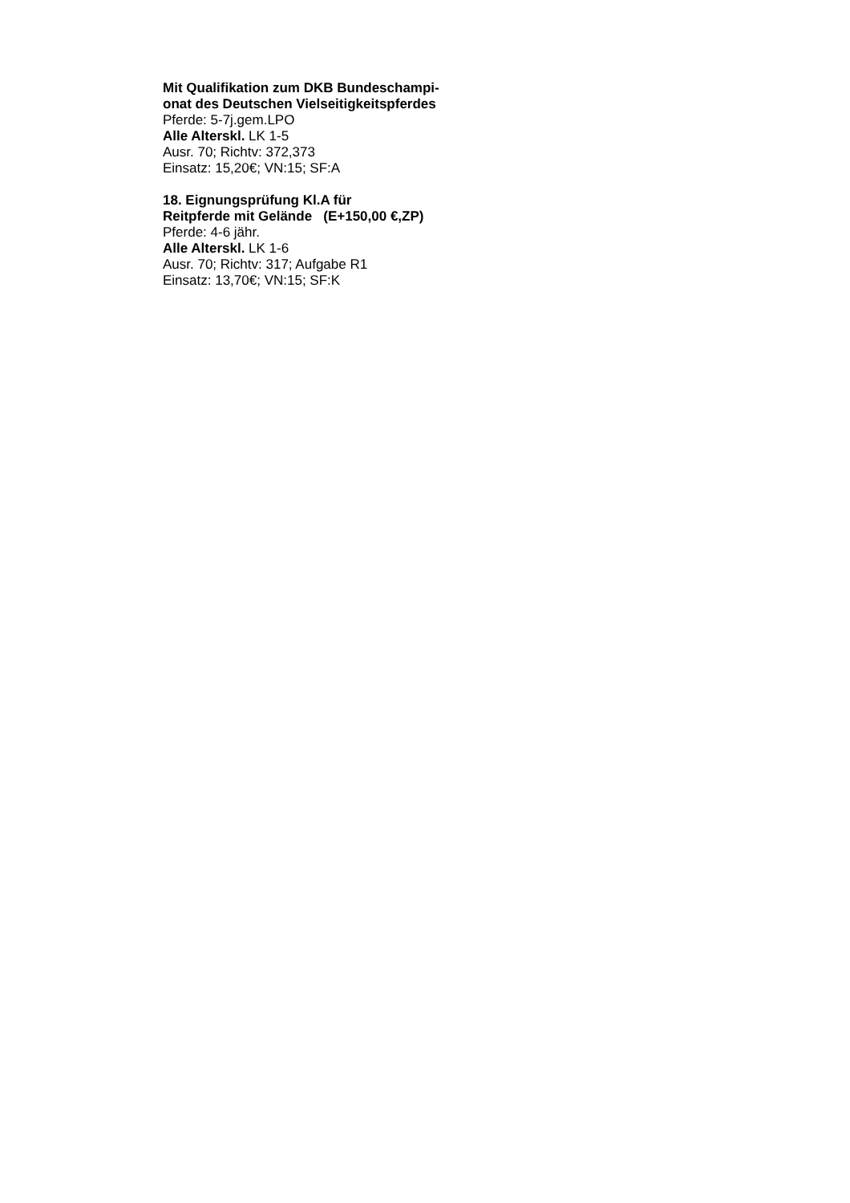Mit Qualifikation zum DKB Bundeschampi-
onat des Deutschen Vielseitigkeitspferdes
Pferde: 5-7j.gem.LPO
Alle Alterskl. LK 1-5
Ausr. 70; Richtv: 372,373
Einsatz: 15,20€; VN:15; SF:A
18. Eignungsprüfung Kl.A für
Reitpferde mit Gelände (E+150,00 €,ZP)
Pferde: 4-6 jähr.
Alle Alterskl. LK 1-6
Ausr. 70; Richtv: 317; Aufgabe R1
Einsatz: 13,70€; VN:15; SF:K